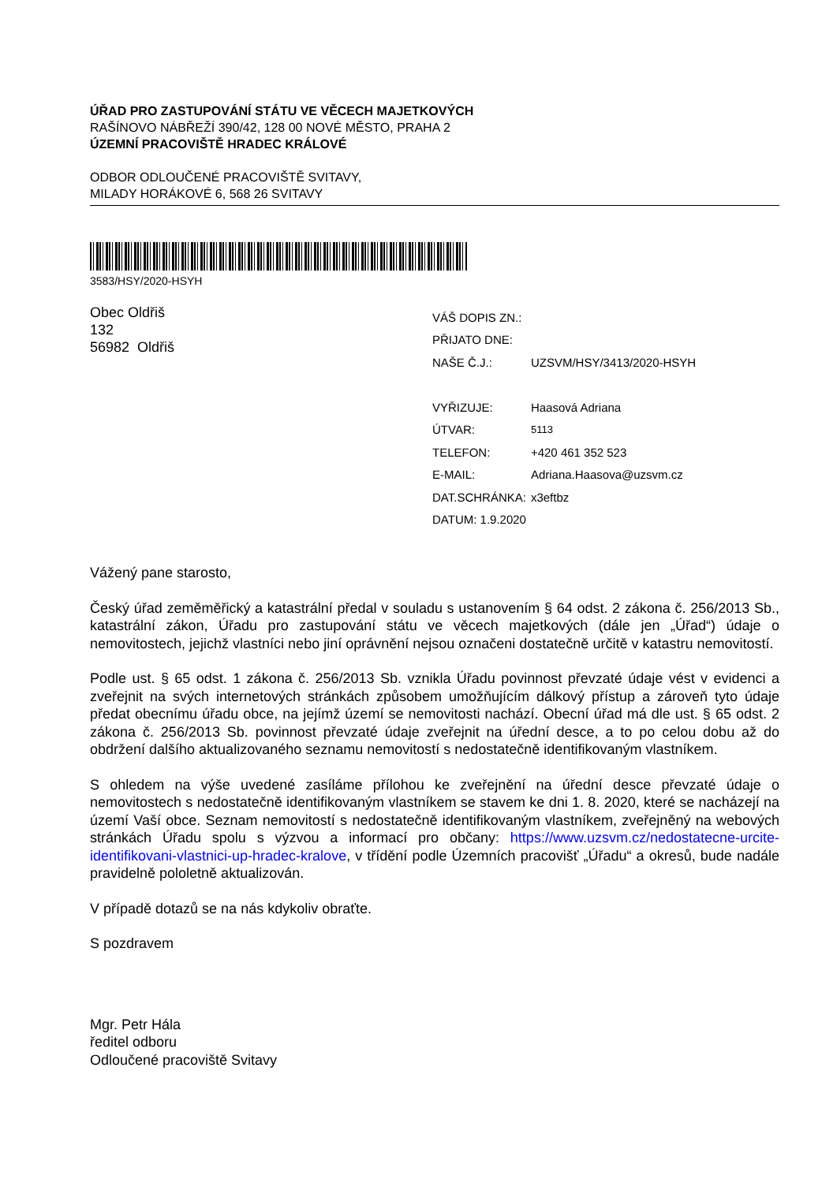ÚŘAD PRO ZASTUPOVÁNÍ STÁTU VE VĚCECH MAJETKOVÝCH
RAŠÍNOVO NÁBŘEŽÍ 390/42, 128 00 NOVÉ MĚSTO, PRAHA 2
ÚZEMNÍ PRACOVIŠTĚ HRADEC KRÁLOVÉ
ODBOR ODLOUČENÉ PRACOVIŠTĚ SVITAVY,
MILADY HORÁKOVÉ 6, 568 26 SVITAVY
3583/HSY/2020-HSYH
Obec Oldřiš
132
56982 Oldřiš
| VÁŠ DOPIS ZN.: | |
| PŘIJATO DNE: | |
| NAŠE Č.J.: | UZSVM/HSY/3413/2020-HSYH |
| VYŘIZUJE: | Haasová Adriana |
| ÚTVAR: | 5113 |
| TELEFON: | +420 461 352 523 |
| E-MAIL: | Adriana.Haasova@uzsvm.cz |
| DAT.SCHRÁNKA: | x3eftbz |
| DATUM: 1.9.2020 | |
Vážený pane starosto,
Český úřad zeměměřický a katastrální předal v souladu s ustanovením § 64 odst. 2 zákona č. 256/2013 Sb., katastrální zákon, Úřadu pro zastupování státu ve věcech majetkových (dále jen „Úřad“) údaje o nemovitostech, jejichž vlastníci nebo jiní oprávnění nejsou označeni dostatečně určitě v katastru nemovitostí.
Podle ust. § 65 odst. 1 zákona č. 256/2013 Sb. vznikla Úřadu povinnost převzaté údaje vést v evidenci a zveřejnit na svých internetových stránkách způsobem umožňujícím dálkový přístup a zároveň tyto údaje předat obecnímu úřadu obce, na jejímž území se nemovitosti nachází. Obecní úřad má dle ust. § 65 odst. 2 zákona č. 256/2013 Sb. povinnost převzaté údaje zveřejnit na úřední desce, a to po celou dobu až do obdržení dalšího aktualizovaného seznamu nemovitostí s nedostatečně identifikovaným vlastníkem.
S ohledem na výše uvedené zasíláme přílohou ke zveřejnění na úřední desce převzaté údaje o nemovitostech s nedostatečně identifikovaným vlastníkem se stavem ke dni 1. 8. 2020, které se nacházejí na území Vaší obce. Seznam nemovitostí s nedostatečně identifikovaným vlastníkem, zveřejněný na webových stránkách Úřadu spolu s výzvou a informací pro občany: https://www.uzsvm.cz/nedostatecne-urcite-identifikovani-vlastnici-up-hradec-kralove, v třídění podle Územních pracovišť „Úřadu“ a okresů, bude nadále pravidelně pololetně aktualizován.
V případě dotazů se na nás kdykoliv obraťte.
S pozdravem
Mgr. Petr Hála
ředitel odboru
Odloučené pracoviště Svitavy